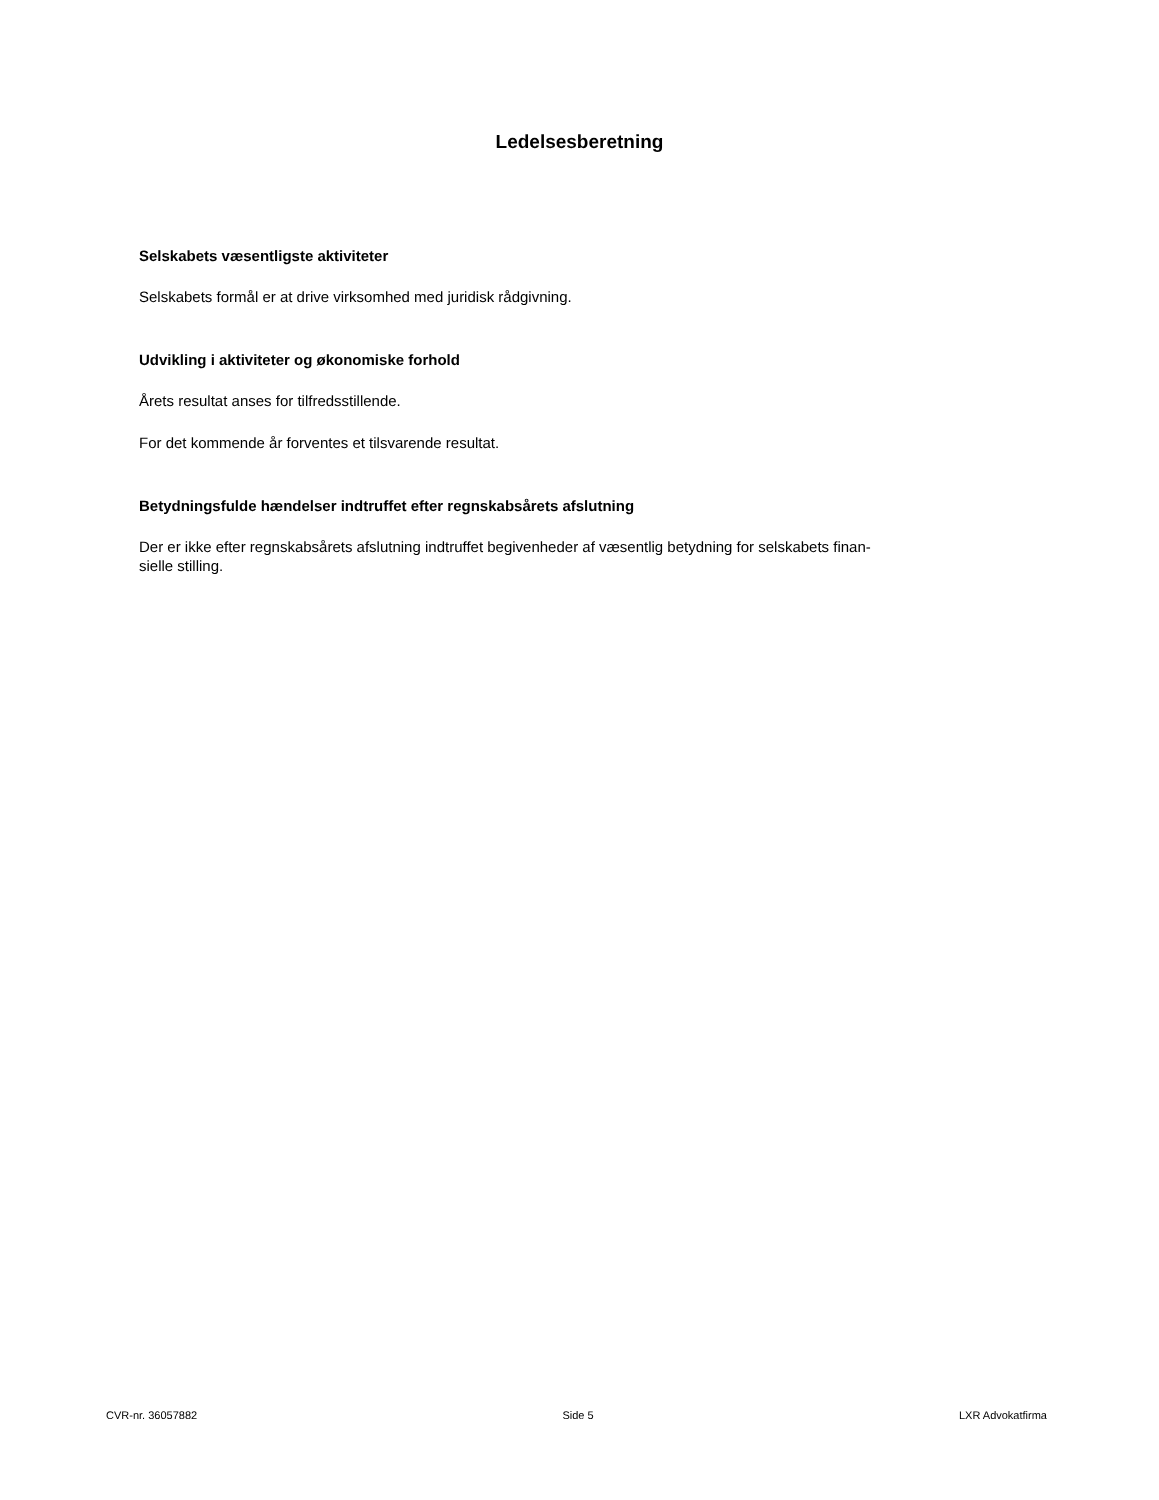Ledelsesberetning
Selskabets væsentligste aktiviteter
Selskabets formål er at drive virksomhed med juridisk rådgivning.
Udvikling i aktiviteter og økonomiske forhold
Årets resultat anses for tilfredsstillende.
For det kommende år forventes et tilsvarende resultat.
Betydningsfulde hændelser indtruffet efter regnskabsårets afslutning
Der er ikke efter regnskabsårets afslutning indtruffet begivenheder af væsentlig betydning for selskabets finan-
sielle stilling.
CVR-nr. 36057882 Side 5 LXR Advokatfirma